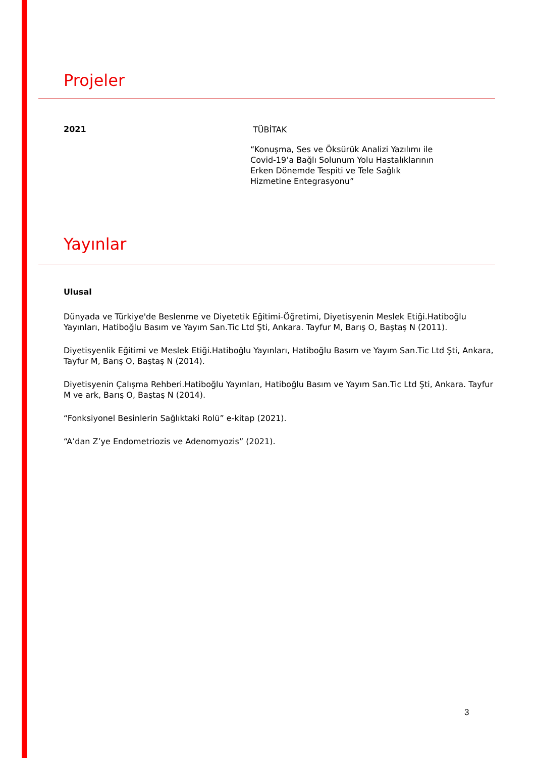Projeler
2021
TÜBİTAK
“Konuşma, Ses ve Öksürük Analizi Yazılımı ile
Covid-19’a Bağlı Solunum Yolu Hastalıklarının
Erken Dönemde Tespiti ve Tele Sağlık
Hizmetine Entegrasyonu”
Yayınlar
Ulusal
Dünyada ve Türkiye'de Beslenme ve Diyetetik Eğitimi-Öğretimi, Diyetisyenin Meslek Etiği.Hatiboğlu Yayınları, Hatiboğlu Basım ve Yayım San.Tic Ltd Şti, Ankara. Tayfur M, Barış O, Baştaş N (2011).
Diyetisyenlik Eğitimi ve Meslek Etiği.Hatiboğlu Yayınları, Hatiboğlu Basım ve Yayım San.Tic Ltd Şti, Ankara, Tayfur M, Barış O, Baştaş N (2014).
Diyetisyenin Çalışma Rehberi.Hatiboğlu Yayınları, Hatiboğlu Basım ve Yayım San.Tic Ltd Şti, Ankara. Tayfur M ve ark, Barış O, Baştaş N (2014).
“Fonksiyonel Besinlerin Sağlıktaki Rolü” e-kitap (2021).
“A’dan Z’ye Endometriozis ve Adenomyozis” (2021).
3